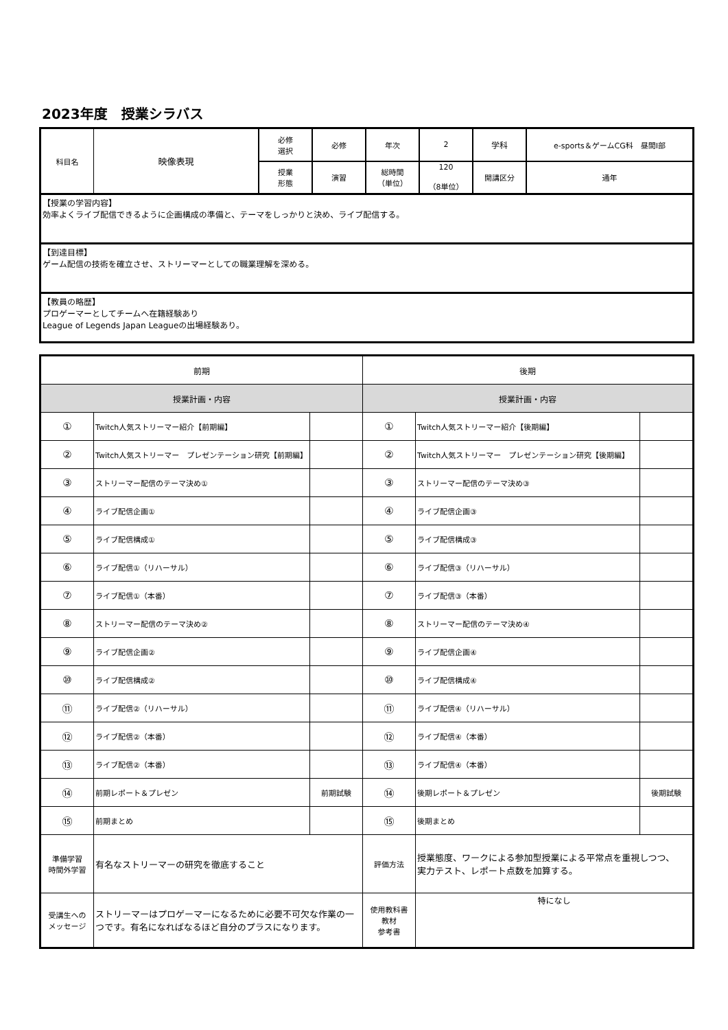2023年度　授業シラバス
| 科目名 | 映像表現 | 必修 選択 | 必修 | 年次 | 2 | 学科 | e-sports＆ゲームCG科 昼間Ⅰ部 |
| | | 授業 形態 | 演習 | 総時間 （単位） | 120 （8単位） | 開講区分 | 通年 |
【授業の学習内容】
効率よくライブ配信できるように企画構成の準備と、テーマをしっかりと決め、ライブ配信する。
【到達目標】
ゲーム配信の技術を確立させ、ストリーマーとしての職業理解を深める。
【教員の略歴】
プロゲーマーとしてチームへ在籍経験あり
League of Legends Japan Leagueの出場経験あり。
| 前期 | | | 後期 | | |
| 授業計画・内容 | | | 授業計画・内容 | | |
| ① | Twitch人気ストリーマー紹介【前期編】 | | ① | Twitch人気ストリーマー紹介【後期編】 | |
| ② | Twitch人気ストリーマー プレゼンテーション研究【前期編】 | | ② | Twitch人気ストリーマー プレゼンテーション研究【後期編】 | |
| ③ | ストリーマー配信のテーマ決め① | | ③ | ストリーマー配信のテーマ決め③ | |
| ④ | ライブ配信企画① | | ④ | ライブ配信企画③ | |
| ⑤ | ライブ配信構成① | | ⑤ | ライブ配信構成③ | |
| ⑥ | ライブ配信①（リハーサル） | | ⑥ | ライブ配信③（リハーサル） | |
| ⑦ | ライブ配信①（本番） | | ⑦ | ライブ配信③（本番） | |
| ⑧ | ストリーマー配信のテーマ決め② | | ⑧ | ストリーマー配信のテーマ決め④ | |
| ⑨ | ライブ配信企画② | | ⑨ | ライブ配信企画④ | |
| ⑩ | ライブ配信構成② | | ⑩ | ライブ配信構成④ | |
| ⑪ | ライブ配信②（リハーサル） | | ⑪ | ライブ配信④（リハーサル） | |
| ⑫ | ライブ配信②（本番） | | ⑫ | ライブ配信④（本番） | |
| ⑬ | ライブ配信②（本番） | | ⑬ | ライブ配信④（本番） | |
| ⑭ | 前期レポート＆プレゼン | 前期試験 | ⑭ | 後期レポート＆プレゼン | 後期試験 |
| ⑮ | 前期まとめ | | ⑮ | 後期まとめ | |
| 準備学習 時間外学習 | 有名なストリーマーの研究を徹底すること | | 評価方法 | 授業態度、ワークによる参加型授業による平常点を重視しつつ、 実力テスト、レポート点数を加算する。 | |
| 受講生への メッセージ | ストリーマーはプロゲーマーになるために必要不可欠な作業の一つです。有名になればなるほど自分のプラスになります。 | | 使用教科書 教材 参考書 | 特になし | |